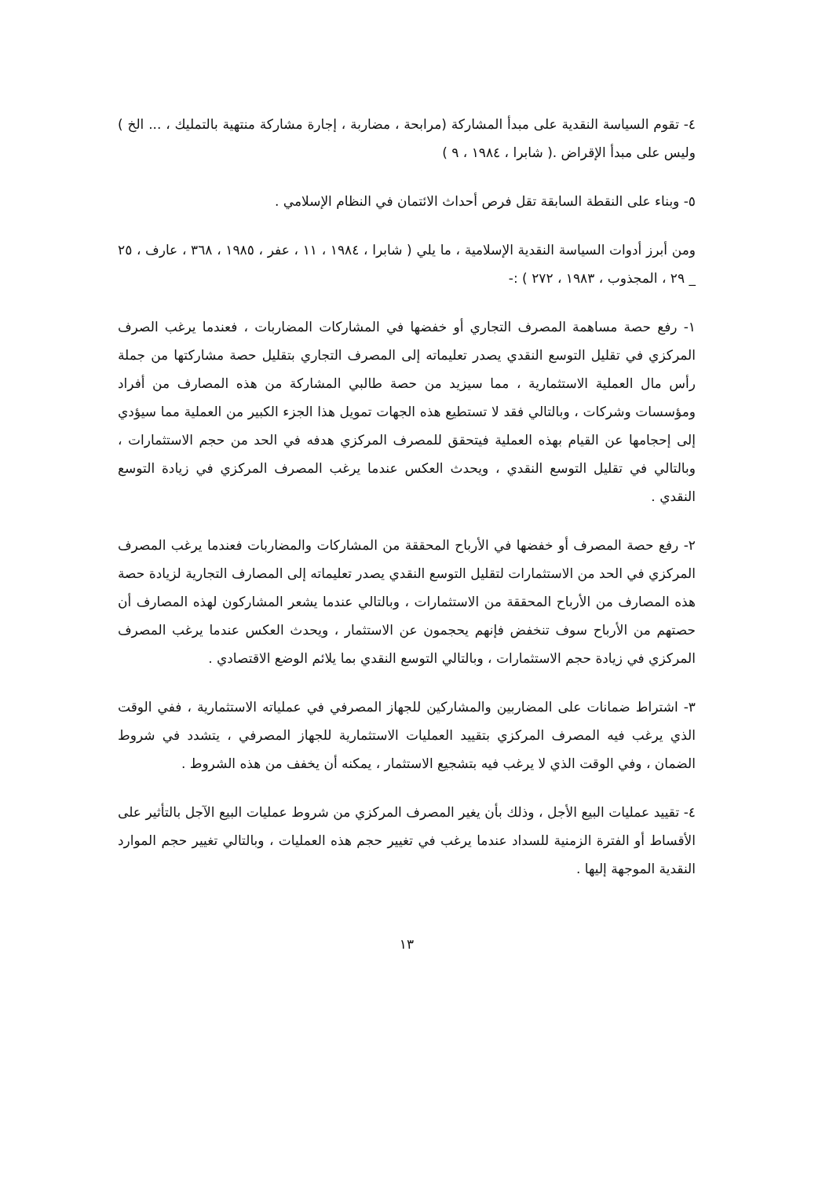٤- تقوم السياسة النقدية على مبدأ المشاركة (مرابحة ، مضاربة ، إجارة مشاركة منتهية بالتمليك ، ... الخ ) وليس على مبدأ الإقراض .( شابرا ، ١٩٨٤ ، ٩ )
٥- وبناء على النقطة السابقة تقل فرص أحداث الائتمان في النظام الإسلامي .
ومن أبرز أدوات السياسة النقدية الإسلامية ، ما يلي ( شابرا ، ١٩٨٤ ، ١١ ، عفر ، ١٩٨٥ ، ٣٦٨ ، عارف ، ٢٥ _ ٢٩ ، المجذوب ، ١٩٨٣ ، ٢٧٢ ) :-
١- رفع حصة مساهمة المصرف التجاري أو خفضها في المشاركات المضاربات ، فعندما يرغب الصرف المركزي في تقليل التوسع النقدي يصدر تعليماته إلى المصرف التجاري بتقليل حصة مشاركتها من جملة رأس مال العملية الاستثمارية ، مما سيزيد من حصة طالبي المشاركة من هذه المصارف من أفراد ومؤسسات وشركات ، وبالتالي فقد لا تستطيع هذه الجهات تمويل هذا الجزء الكبير من العملية مما سيؤدي إلى إحجامها عن القيام بهذه العملية فيتحقق للمصرف المركزي هدفه في الحد من حجم الاستثمارات ، وبالتالي في تقليل التوسع النقدي ، ويحدث العكس عندما يرغب المصرف المركزي في زيادة التوسع النقدي .
٢- رفع حصة المصرف أو خفضها في الأرباح المحققة من المشاركات والمضاربات فعندما يرغب المصرف المركزي في الحد من الاستثمارات لتقليل التوسع النقدي يصدر تعليماته إلى المصارف التجارية لزيادة حصة هذه المصارف من الأرباح المحققة من الاستثمارات ، وبالتالي عندما يشعر المشاركون لهذه المصارف أن حصتهم من الأرباح سوف تنخفض فإنهم يحجمون عن الاستثمار ، ويحدث العكس عندما يرغب المصرف المركزي في زيادة حجم الاستثمارات ، وبالتالي التوسع النقدي بما يلائم الوضع الاقتصادي .
٣- اشتراط ضمانات على المضاربين والمشاركين للجهاز المصرفي في عملياته الاستثمارية ، ففي الوقت الذي يرغب فيه المصرف المركزي بتقييد العمليات الاستثمارية للجهاز المصرفي ، يتشدد في شروط الضمان ، وفي الوقت الذي لا يرغب فيه بتشجيع الاستثمار ، يمكنه أن يخفف من هذه الشروط .
٤- تقييد عمليات البيع الأجل ، وذلك بأن يغير المصرف المركزي من شروط عمليات البيع الآجل بالتأثير على الأقساط أو الفترة الزمنية للسداد عندما يرغب في تغيير حجم هذه العمليات ، وبالتالي تغيير حجم الموارد النقدية الموجهة إليها .
١٣